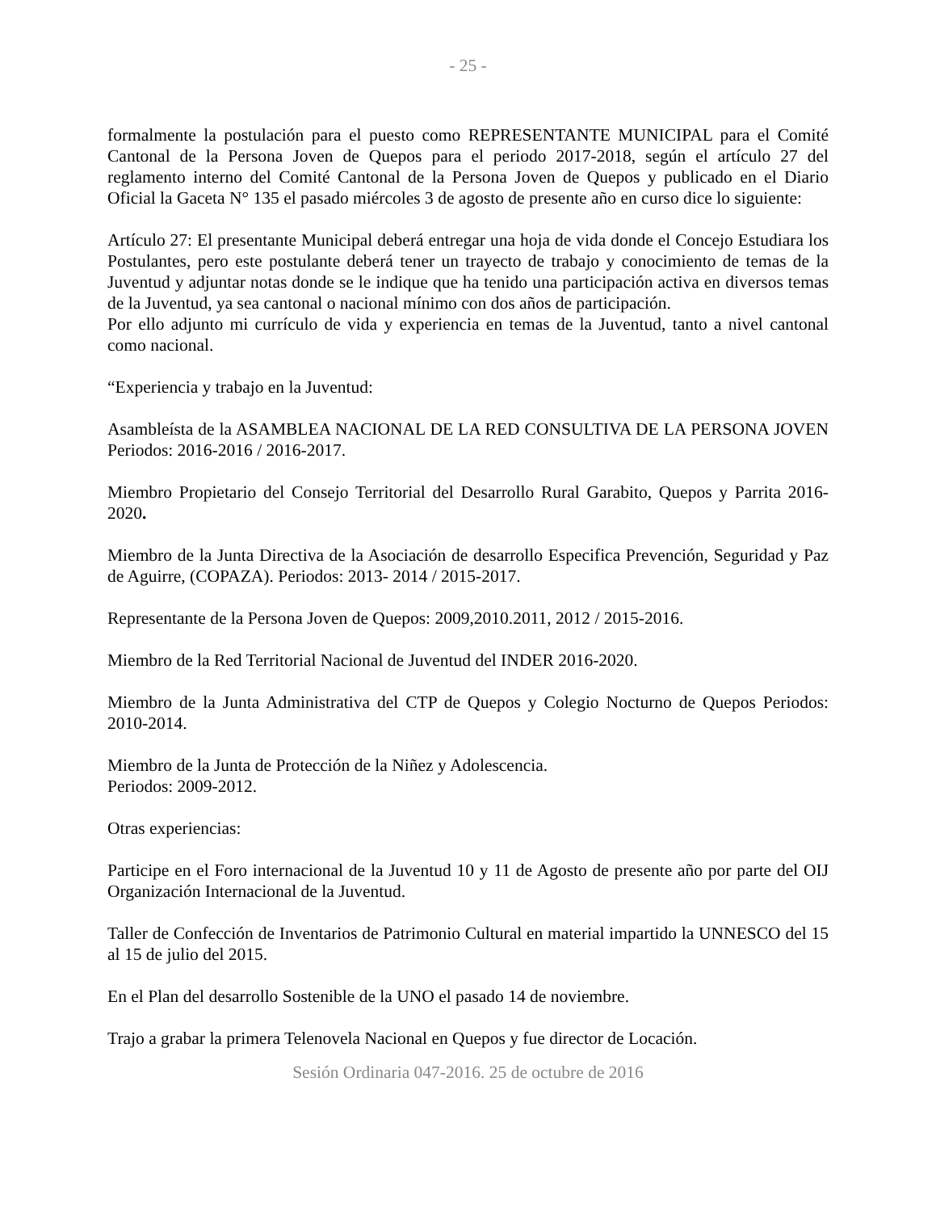- 25 -
formalmente la postulación para el puesto como REPRESENTANTE MUNICIPAL para el Comité Cantonal de la Persona Joven de Quepos para el periodo 2017-2018, según el artículo 27 del reglamento interno del Comité Cantonal de la Persona Joven de Quepos y publicado en el Diario Oficial la Gaceta N° 135 el pasado miércoles 3 de agosto de presente año en curso dice lo siguiente:
Artículo 27: El presentante Municipal deberá entregar una hoja de vida donde el Concejo Estudiara los Postulantes, pero este postulante deberá tener un trayecto de trabajo y conocimiento de temas de la Juventud y adjuntar notas donde se le indique que ha tenido una participación activa en diversos temas de la Juventud, ya sea cantonal o nacional mínimo con dos años de participación.
Por ello adjunto mi currículo de vida y experiencia en temas de la Juventud, tanto a nivel cantonal como nacional.
“Experiencia y trabajo en la Juventud:
Asambleísta de la ASAMBLEA NACIONAL DE LA RED CONSULTIVA DE LA PERSONA JOVEN Periodos: 2016-2016 / 2016-2017.
Miembro Propietario del Consejo Territorial del Desarrollo Rural Garabito, Quepos y Parrita 2016- 2020.
Miembro de la Junta Directiva de la Asociación de desarrollo Especifica Prevención, Seguridad y Paz de Aguirre, (COPAZA). Periodos: 2013- 2014 / 2015-2017.
Representante de la Persona Joven de Quepos: 2009,2010.2011, 2012 / 2015-2016.
Miembro de la Red Territorial Nacional de Juventud del INDER 2016-2020.
Miembro de la Junta Administrativa del CTP de Quepos y Colegio Nocturno de Quepos Periodos: 2010-2014.
Miembro de la Junta de Protección de la Niñez y Adolescencia.
Periodos: 2009-2012.
Otras experiencias:
Participe en el Foro internacional de la Juventud 10 y 11 de Agosto de presente año por parte del OIJ Organización Internacional de la Juventud.
Taller de Confección de Inventarios de Patrimonio Cultural en material impartido la UNNESCO del 15 al 15 de julio del 2015.
En el Plan del desarrollo Sostenible de la UNO el pasado 14 de noviembre.
Trajo a grabar la primera Telenovela Nacional en Quepos y fue director de Locación.
Sesión Ordinaria 047-2016. 25 de octubre de 2016